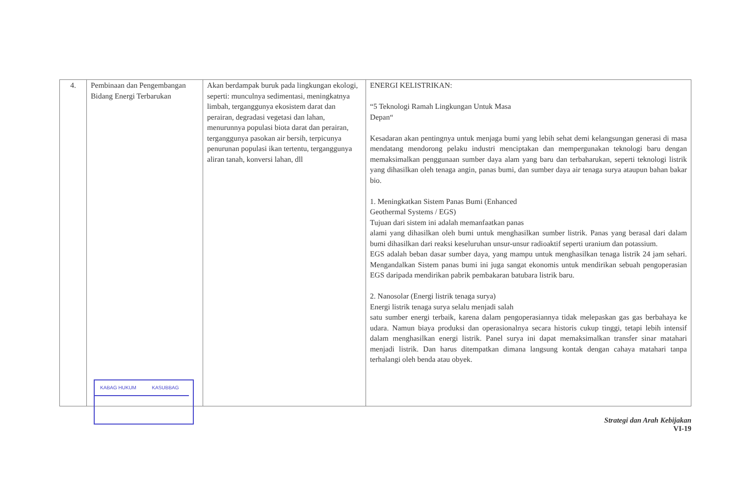| 4. | Pembinaan dan Pengembangan Bidang Energi Terbarukan KABAG HUKUM KASUBBAG | Akan berdampak buruk pada lingkungan ekologi, seperti: munculnya sedimentasi, meningkatnya limbah, terganggunya ekosistem darat dan perairan, degradasi vegetasi dan lahan, menurunnya populasi biota darat dan perairan, terganggunya pasokan air bersih, terpicunya penurunan populasi ikan tertentu, terganggunya aliran tanah, konversi lahan, dll | ENERGI KELISTRIKAN: “5 Teknologi Ramah Lingkungan Untuk Masa Depan“ Kesadaran akan pentingnya untuk menjaga bumi yang lebih sehat demi kelangsungan generasi di masa mendatang mendorong pelaku industri menciptakan dan mempergunakan teknologi baru dengan memaksimalkan penggunaan sumber daya alam yang baru dan terbaharukan, seperti teknologi listrik yang dihasilkan oleh tenaga angin, panas bumi, dan sumber daya air tenaga surya ataupun bahan bakar bio. 1. Meningkatkan Sistem Panas Bumi (Enhanced Geothermal Systems / EGS) Tujuan dari sistem ini adalah memanfaatkan panas alami yang dihasilkan oleh bumi untuk menghasilkan sumber listrik. Panas yang berasal dari dalam bumi dihasilkan dari reaksi keseluruhan unsur-unsur radioaktif seperti uranium dan potassium. EGS adalah beban dasar sumber daya, yang mampu untuk menghasilkan tenaga listrik 24 jam sehari. Mengandalkan Sistem panas bumi ini juga sangat ekonomis untuk mendirikan sebuah pengoperasian EGS daripada mendirikan pabrik pembakaran batubara listrik baru. 2. Nanosolar (Energi listrik tenaga surya) Energi listrik tenaga surya selalu menjadi salah satu sumber energi terbaik, karena dalam pengoperasiannya tidak melepaskan gas gas berbahaya ke udara. Namun biaya produksi dan operasionalnya secara historis cukup tinggi, tetapi lebih intensif dalam menghasilkan energi listrik. Panel surya ini dapat memaksimalkan transfer sinar matahari menjadi listrik. Dan harus ditempatkan dimana langsung kontak dengan cahaya matahari tanpa terhalangi oleh benda atau obyek. |
Strategi dan Arah Kebijakan
VI-19